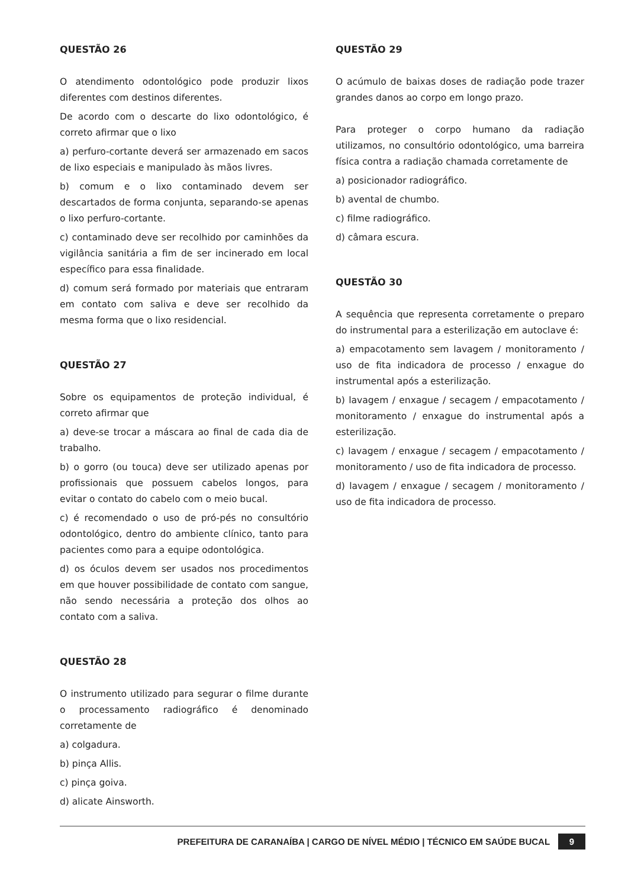QUESTÃO 26
O atendimento odontológico pode produzir lixos diferentes com destinos diferentes.
De acordo com o descarte do lixo odontológico, é correto afirmar que o lixo
a) perfuro-cortante deverá ser armazenado em sacos de lixo especiais e manipulado às mãos livres.
b) comum e o lixo contaminado devem ser descartados de forma conjunta, separando-se apenas o lixo perfuro-cortante.
c) contaminado deve ser recolhido por caminhões da vigilância sanitária a fim de ser incinerado em local específico para essa finalidade.
d) comum será formado por materiais que entraram em contato com saliva e deve ser recolhido da mesma forma que o lixo residencial.
QUESTÃO 27
Sobre os equipamentos de proteção individual, é correto afirmar que
a) deve-se trocar a máscara ao final de cada dia de trabalho.
b) o gorro (ou touca) deve ser utilizado apenas por profissionais que possuem cabelos longos, para evitar o contato do cabelo com o meio bucal.
c) é recomendado o uso de pró-pés no consultório odontológico, dentro do ambiente clínico, tanto para pacientes como para a equipe odontológica.
d) os óculos devem ser usados nos procedimentos em que houver possibilidade de contato com sangue, não sendo necessária a proteção dos olhos ao contato com a saliva.
QUESTÃO 28
O instrumento utilizado para segurar o filme durante o processamento radiográfico é denominado corretamente de
a) colgadura.
b) pinça Allis.
c) pinça goiva.
d) alicate Ainsworth.
QUESTÃO 29
O acúmulo de baixas doses de radiação pode trazer grandes danos ao corpo em longo prazo.
Para proteger o corpo humano da radiação utilizamos, no consultório odontológico, uma barreira física contra a radiação chamada corretamente de
a) posicionador radiográfico.
b) avental de chumbo.
c) filme radiográfico.
d) câmara escura.
QUESTÃO 30
A sequência que representa corretamente o preparo do instrumental para a esterilização em autoclave é:
a) empacotamento sem lavagem / monitoramento / uso de fita indicadora de processo / enxague do instrumental após a esterilização.
b) lavagem / enxague / secagem / empacotamento / monitoramento / enxague do instrumental após a esterilização.
c) lavagem / enxague / secagem / empacotamento / monitoramento / uso de fita indicadora de processo.
d) lavagem / enxague / secagem / monitoramento / uso de fita indicadora de processo.
PREFEITURA DE CARANAÍBA | CARGO DE NÍVEL MÉDIO | TÉCNICO EM SAÚDE BUCAL 9